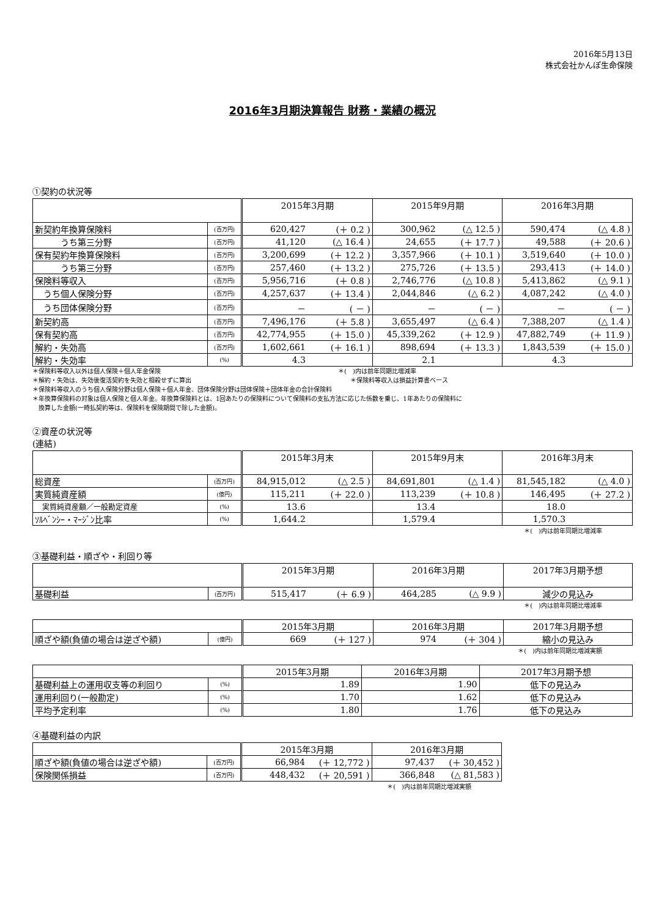2016年5月13日
株式会社かんぽ生命保険
2016年3月期決算報告 財務・業績の概況
①契約の状況等
| | | 2015年3月期 | | 2015年9月期 | | 2016年3月期 | |
| --- | --- | --- | --- | --- | --- | --- | --- |
| 新契約年換算保険料 | (百万円) | 620,427 | (＋ 0.2 ) | 300,962 | (△ 12.5 ) | 590,474 | (△ 4.8 ) |
| うち第三分野 | (百万円) | 41,120 | (△ 16.4 ) | 24,655 | (＋ 17.7 ) | 49,588 | (＋ 20.6 ) |
| 保有契約年換算保険料 | (百万円) | 3,200,699 | (＋ 12.2 ) | 3,357,966 | (＋ 10.1 ) | 3,519,640 | (＋ 10.0 ) |
| うち第三分野 | (百万円) | 257,460 | (＋ 13.2 ) | 275,726 | (＋ 13.5 ) | 293,413 | (＋ 14.0 ) |
| 保険料等収入 | (百万円) | 5,956,716 | (＋ 0.8 ) | 2,746,776 | (△ 10.8 ) | 5,413,862 | (△ 9.1 ) |
| うち個人保険分野 | (百万円) | 4,257,637 | (＋ 13.4 ) | 2,044,846 | (△ 6.2 ) | 4,087,242 | (△ 4.0 ) |
| うち団体保険分野 | (百万円) | － | ( － ) | － | ( － ) | － | ( － ) |
| 新契約高 | (百万円) | 7,496,176 | (＋ 5.8 ) | 3,655,497 | (△ 6.4 ) | 7,388,207 | (△ 1.4 ) |
| 保有契約高 | (百万円) | 42,774,955 | (＋ 15.0 ) | 45,339,262 | (＋ 12.9 ) | 47,882,749 | (＋ 11.9 ) |
| 解約・失効高 | (百万円) | 1,602,661 | (＋ 16.1 ) | 898,694 | (＋ 13.3 ) | 1,843,539 | (＋ 15.0 ) |
| 解約・失効率 | (%) | 4.3 | | 2.1 | | 4.3 | |
＊保険料等収入以外は個人保険＋個人年金保険　　　　　　　　　　　　　　　　　　　　　　　　　　　　　＊(　)内は前年同期比増減率
＊解約・失効は、失効後復活契約を失効と相殺せずに算出　　　　　　　　　　　　　　　　　　　　　　　　　　＊保険料等収入は損益計算書ベース
＊保険料等収入のうち個人保険分野は個人保険＋個人年金、団体保険分野は団体保険＋団体年金の合計保険料
＊年換算保険料の対象は個人保険と個人年金。年換算保険料とは、1回あたりの保険料について保険料の支払方法に応じた係数を乗じ、1年あたりの保険料に
　換算した金額(一時払契約等は、保険料を保険期間で除した金額)。
②資産の状況等
(連結)
| | | 2015年3月末 | | 2015年9月末 | | 2016年3月末 | |
| --- | --- | --- | --- | --- | --- | --- | --- |
| 総資産 | (百万円) | 84,915,012 | (△ 2.5 ) | 84,691,801 | (△ 1.4 ) | 81,545,182 | (△ 4.0 ) |
| 実質純資産額 | (億円) | 115,211 | (＋ 22.0 ) | 113,239 | (＋ 10.8 ) | 146,495 | (＋ 27.2 ) |
| 実質純資産額／一般勘定資産 | (%) | 13.6 | | 13.4 | | 18.0 | |
| ｿﾙﾍﾞﾝｼｰ・ﾏｰｼﾞﾝ比率 | (%) | 1,644.2 | | 1,579.4 | | 1,570.3 | |
＊(　)内は前年同期比増減率
③基礎利益・順ざや・利回り等
| | | 2015年3月期 | | 2016年3月期 | | 2017年3月期予想 |
| --- | --- | --- | --- | --- | --- | --- |
| 基礎利益 | (百万円) | 515,417 | (＋ 6.9 ) | 464,285 | (△ 9.9 ) | 減少の見込み |
＊(　)内は前年同期比増減率
| | | 2015年3月期 | | 2016年3月期 | | 2017年3月期予想 |
| 順ざや額(負値の場合は逆ざや額) | (億円) | 669 | (＋ 127 ) | 974 | (＋ 304 ) | 縮小の見込み |
＊(　)内は前年同期比増減実額
| | | 2015年3月期 | 2016年3月期 | 2017年3月期予想 |
| 基礎利益上の運用収支等の利回り | (%) | 1.89 | 1.90 | 低下の見込み |
| 運用利回り(一般勘定) | (%) | 1.70 | 1.62 | 低下の見込み |
| 平均予定利率 | (%) | 1.80 | 1.76 | 低下の見込み |
④基礎利益の内訳
| | | 2015年3月期 | | 2016年3月期 | |
| 順ざや額(負値の場合は逆ざや額) | (百万円) | 66,984 | (＋ 12,772 ) | 97,437 | (＋ 30,452 ) |
| 保険関係損益 | (百万円) | 448,432 | (＋ 20,591 ) | 366,848 | (△ 81,583 ) |
＊(　)内は前年同期比増減実額